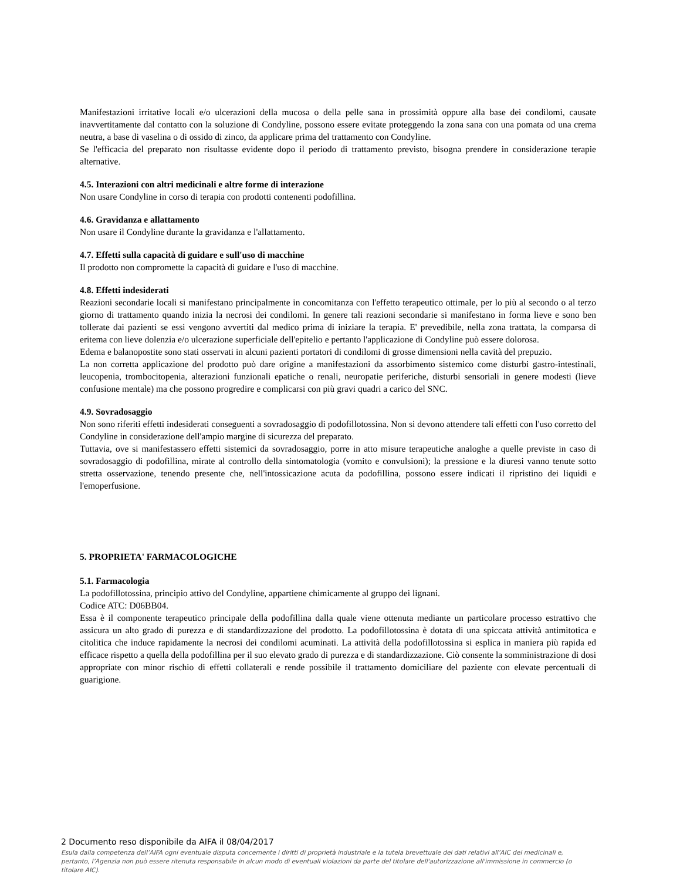Manifestazioni irritative locali e/o ulcerazioni della mucosa o della pelle sana in prossimità oppure alla base dei condilomi, causate inavvertitamente dal contatto con la soluzione di Condyline, possono essere evitate proteggendo la zona sana con una pomata od una crema neutra, a base di vaselina o di ossido di zinco, da applicare prima del trattamento con Condyline.
Se l'efficacia del preparato non risultasse evidente dopo il periodo di trattamento previsto, bisogna prendere in considerazione terapie alternative.
4.5. Interazioni con altri medicinali e altre forme di interazione
Non usare Condyline in corso di terapia con prodotti contenenti podofillina.
4.6. Gravidanza e allattamento
Non usare il Condyline durante la gravidanza e l'allattamento.
4.7. Effetti sulla capacità di guidare e sull'uso di macchine
Il prodotto non compromette la capacità di guidare e l'uso di macchine.
4.8. Effetti indesiderati
Reazioni secondarie locali si manifestano principalmente in concomitanza con l'effetto terapeutico ottimale, per lo più al secondo o al terzo giorno di trattamento quando inizia la necrosi dei condilomi. In genere tali reazioni secondarie si manifestano in forma lieve e sono ben tollerate dai pazienti se essi vengono avvertiti dal medico prima di iniziare la terapia. E' prevedibile, nella zona trattata, la comparsa di eritema con lieve dolenzia e/o ulcerazione superficiale dell'epitelio e pertanto l'applicazione di Condyline può essere dolorosa.
Edema e balanopostite sono stati osservati in alcuni pazienti portatori di condilomi di grosse dimensioni nella cavità del prepuzio.
La non corretta applicazione del prodotto può dare origine a manifestazioni da assorbimento sistemico come disturbi gastro-intestinali, leucopenia, trombocitopenia, alterazioni funzionali epatiche o renali, neuropatie periferiche, disturbi sensoriali in genere modesti (lieve confusione mentale) ma che possono progredire e complicarsi con più gravi quadri a carico del SNC.
4.9. Sovradosaggio
Non sono riferiti effetti indesiderati conseguenti a sovradosaggio di podofillotossina. Non si devono attendere tali effetti con l'uso corretto del Condyline in considerazione dell'ampio margine di sicurezza del preparato.
Tuttavia, ove si manifestassero effetti sistemici da sovradosaggio, porre in atto misure terapeutiche analoghe a quelle previste in caso di sovradosaggio di podofillina, mirate al controllo della sintomatologia (vomito e convulsioni); la pressione e la diuresi vanno tenute sotto stretta osservazione, tenendo presente che, nell'intossicazione acuta da podofillina, possono essere indicati il ripristino dei liquidi e l'emoperfusione.
5. PROPRIETA' FARMACOLOGICHE
5.1. Farmacologia
La podofillotossina, principio attivo del Condyline, appartiene chimicamente al gruppo dei lignani.
Codice ATC: D06BB04.
Essa è il componente terapeutico principale della podofillina dalla quale viene ottenuta mediante un particolare processo estrattivo che assicura un alto grado di purezza e di standardizzazione del prodotto. La podofillotossina è dotata di una spiccata attività antimitotica e citolitica che induce rapidamente la necrosi dei condilomi acuminati. La attività della podofillotossina si esplica in maniera più rapida ed efficace rispetto a quella della podofillina per il suo elevato grado di purezza e di standardizzazione. Ciò consente la somministrazione di dosi appropriate con minor rischio di effetti collaterali e rende possibile il trattamento domiciliare del paziente con elevate percentuali di guarigione.
2 Documento reso disponibile da AIFA il 08/04/2017
Esula dalla competenza dell’AIFA ogni eventuale disputa concernente i diritti di proprietà industriale e la tutela brevettuale dei dati relativi all’AIC dei medicinali e, pertanto, l’Agenzia non può essere ritenuta responsabile in alcun modo di eventuali violazioni da parte del titolare dell'autorizzazione all'immissione in commercio (o titolare AIC).